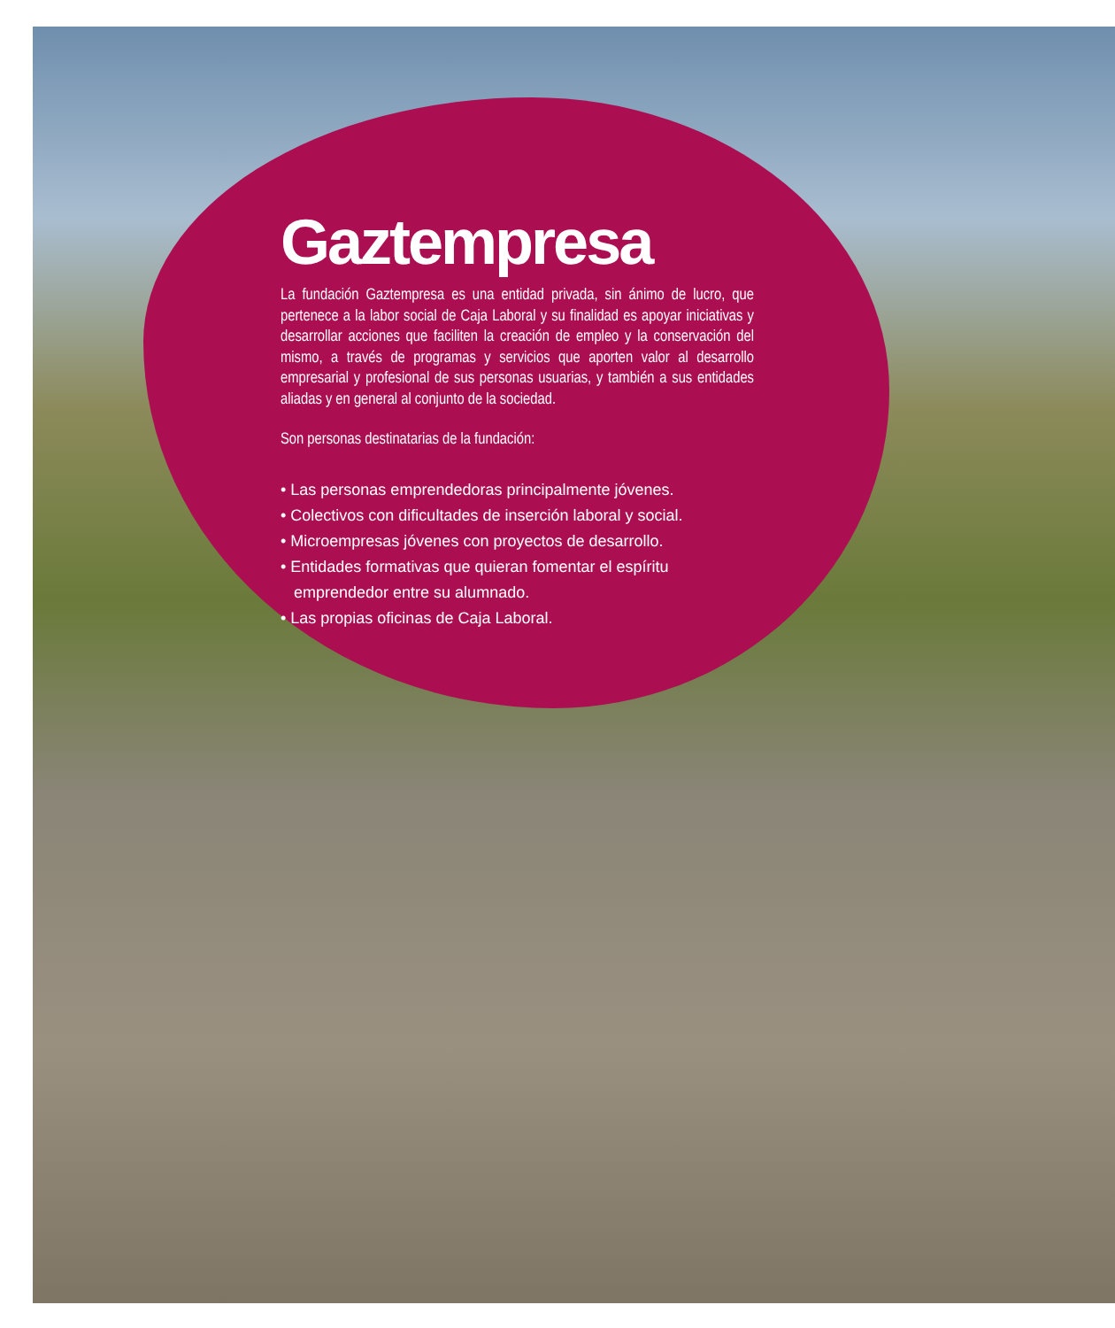Gaztempresa
La fundación Gaztempresa es una entidad privada, sin ánimo de lucro, que pertenece a la labor social de Caja Laboral y su finalidad es apoyar iniciativas y desarrollar acciones que faciliten la creación de empleo y la conservación del mismo, a través de programas y servicios que aporten valor al desarrollo empresarial y profesional de sus personas usuarias, y también a sus entidades aliadas y en general al conjunto de la sociedad.
Son personas destinatarias de la fundación:
• Las personas emprendedoras principalmente jóvenes.
• Colectivos con dificultades de inserción laboral y social.
• Microempresas jóvenes con proyectos de desarrollo.
• Entidades formativas que quieran fomentar el espíritu
emprendedor entre su alumnado.
• Las propias oficinas de Caja Laboral.